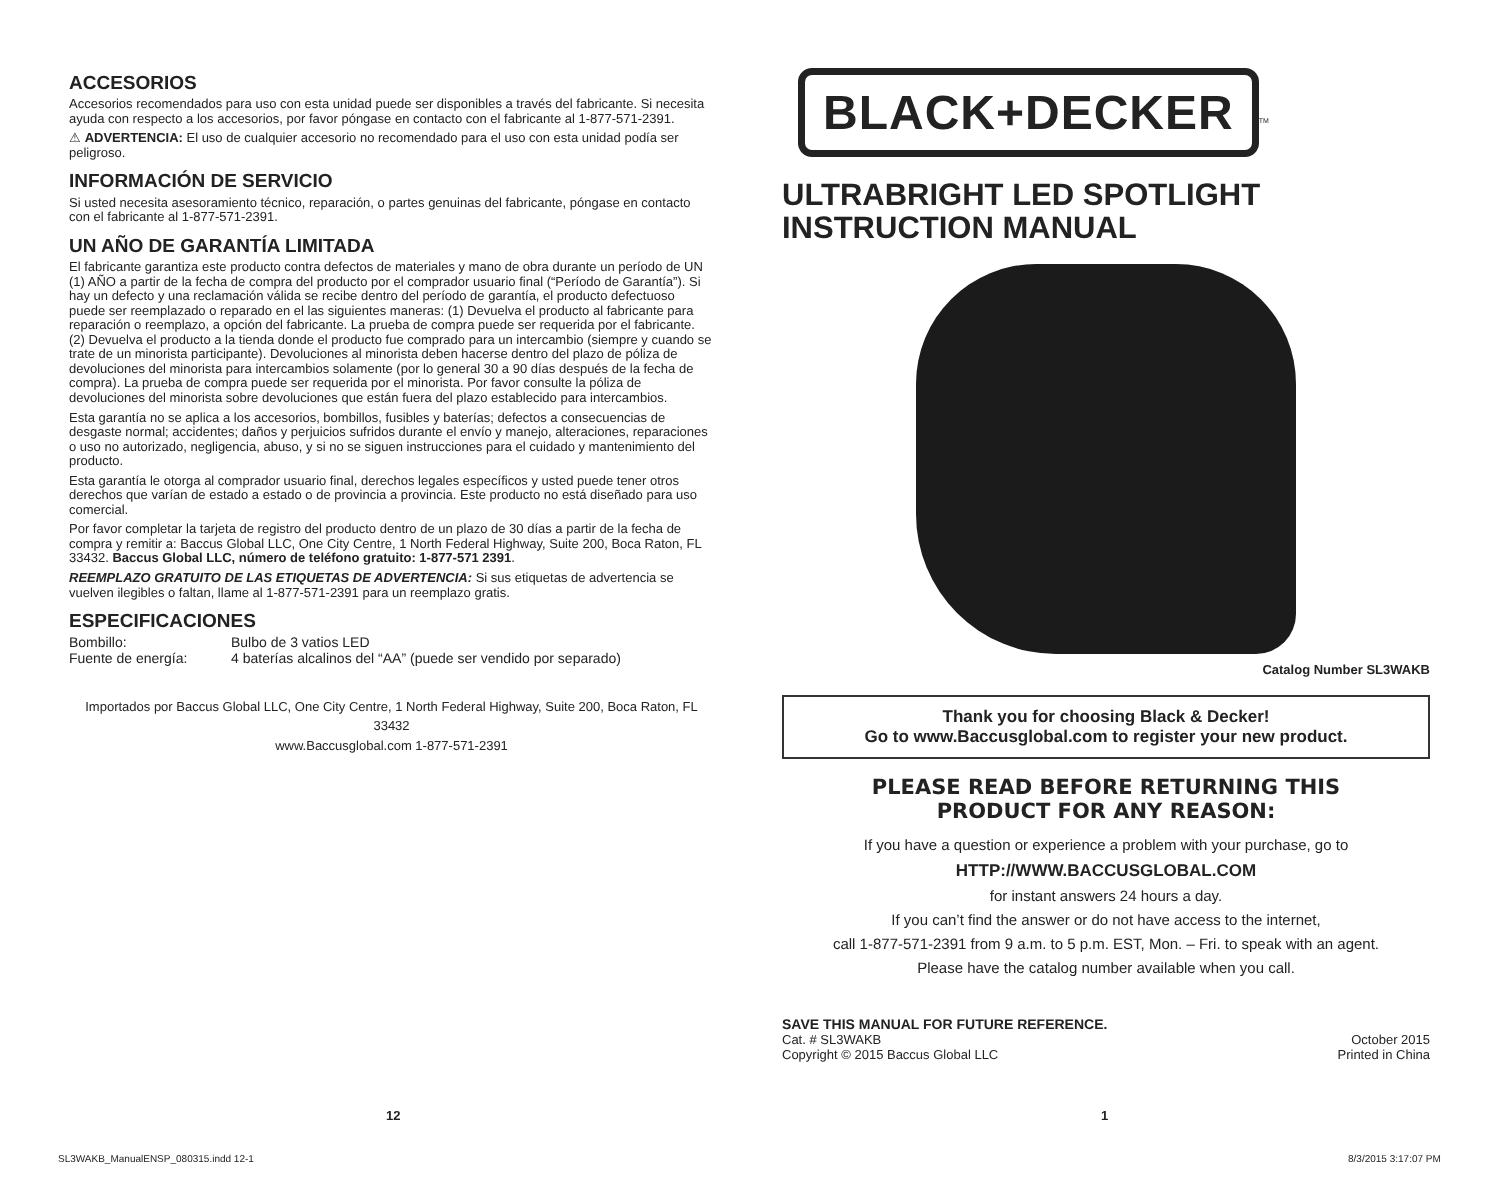ACCESORIOS
Accesorios recomendados para uso con esta unidad puede ser disponibles a través del fabricante. Si necesita ayuda con respecto a los accesorios, por favor póngase en contacto con el fabricante al 1-877-571-2391.
⚠ ADVERTENCIA: El uso de cualquier accesorio no recomendado para el uso con esta unidad podía ser peligroso.
INFORMACIÓN DE SERVICIO
Si usted necesita asesoramiento técnico, reparación, o partes genuinas del fabricante, póngase en contacto con el fabricante al 1-877-571-2391.
UN AÑO DE GARANTÍA LIMITADA
El fabricante garantiza este producto contra defectos de materiales y mano de obra durante un período de UN (1) AÑO a partir de la fecha de compra del producto por el comprador usuario final (“Período de Garantía”). Si hay un defecto y una reclamación válida se recibe dentro del período de garantía, el producto defectuoso puede ser reemplazado o reparado en el las siguientes maneras: (1) Devuelva el producto al fabricante para reparación o reemplazo, a opción del fabricante. La prueba de compra puede ser requerida por el fabricante. (2) Devuelva el producto a la tienda donde el producto fue comprado para un intercambio (siempre y cuando se trate de un minorista participante). Devoluciones al minorista deben hacerse dentro del plazo de póliza de devoluciones del minorista para intercambios solamente (por lo general 30 a 90 días después de la fecha de compra). La prueba de compra puede ser requerida por el minorista. Por favor consulte la póliza de devoluciones del minorista sobre devoluciones que están fuera del plazo establecido para intercambios.
Esta garantía no se aplica a los accesorios, bombillos, fusibles y baterías; defectos a consecuencias de desgaste normal; accidentes; daños y perjuicios sufridos durante el envío y manejo, alteraciones, reparaciones o uso no autorizado, negligencia, abuso, y si no se siguen instrucciones para el cuidado y mantenimiento del producto.
Esta garantía le otorga al comprador usuario final, derechos legales específicos y usted puede tener otros derechos que varían de estado a estado o de provincia a provincia. Este producto no está diseñado para uso comercial.
Por favor completar la tarjeta de registro del producto dentro de un plazo de 30 días a partir de la fecha de compra y remitir a: Baccus Global LLC, One City Centre, 1 North Federal Highway, Suite 200, Boca Raton, FL 33432. Baccus Global LLC, número de teléfono gratuito: 1-877-571 2391.
REEMPLAZO GRATUITO DE LAS ETIQUETAS DE ADVERTENCIA: Si sus etiquetas de advertencia se vuelven ilegibles o faltan, llame al 1-877-571-2391 para un reemplazo gratis.
ESPECIFICACIONES
Bombillo: Bulbo de 3 vatios LED
Fuente de energía: 4 baterías alcalinos del “AA” (puede ser vendido por separado)
Importados por Baccus Global LLC, One City Centre, 1 North Federal Highway, Suite 200, Boca Raton, FL 33432
www.Baccusglobal.com 1-877-571-2391
BLACK+DECKER<sup>TM</sup>
ULTRABRIGHT LED SPOTLIGHT
INSTRUCTION MANUAL
Catalog Number SL3WAKB
Thank you for choosing Black & Decker!
Go to www.Baccusglobal.com to register your new product.
PLEASE READ BEFORE RETURNING THIS
PRODUCT FOR ANY REASON:
If you have a question or experience a problem with your purchase, go to
HTTP://WWW.BACCUSGLOBAL.COM
for instant answers 24 hours a day.
If you can’t find the answer or do not have access to the internet,
call 1-877-571-2391 from 9 a.m. to 5 p.m. EST, Mon. – Fri. to speak with an agent.
Please have the catalog number available when you call.
SAVE THIS MANUAL FOR FUTURE REFERENCE.
Cat. # SL3WAKB October 2015
Copyright © 2015 Baccus Global LLC Printed in China
12 1
SL3WAKB_ManualENSP_080315.indd 12-1
8/3/2015 3:17:07 PM